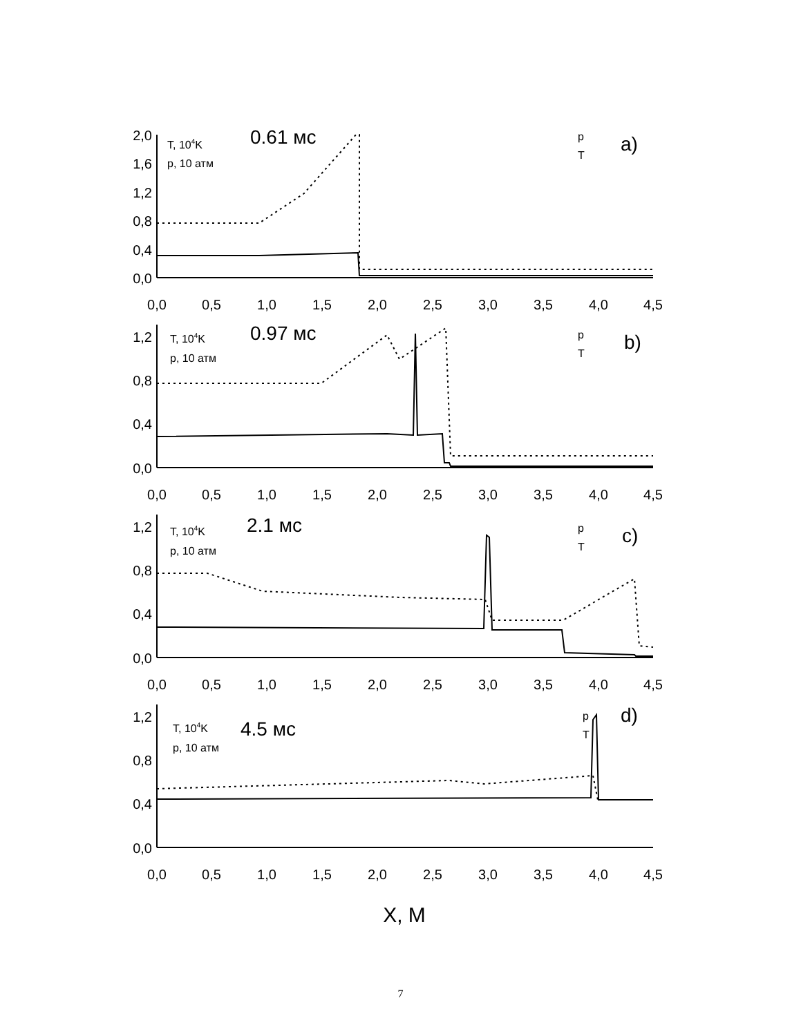2,0
1,6
1,2
0,8
0,4
0,0
1,2
0,8
0,4
0,0
1,2
0,8
0,4
0,0
1,2
0,8
0,4
0,0
0,0
0,5
1,0
1,5
2,0
2,5
3,0
3,5
4,0
4,5
0,0
0,5
1,0
1,5
2,0
2,5
3,0
3,5
4,0
4,5
0,0
0,5
1,0
1,5
2,0
2,5
3,0
3,5
4,0
4,5
0,0
0,5
1,0
1,5
2,0
2,5
3,0
3,5
4,0
4,5
X, M
T, 104K
p, 10 атм
T, 104K
p, 10 атм
T, 104K
p, 10 атм
T, 104K
p, 10 атм
p
T
p
T
p
T
p
T
0.61 мс
0.97 мс
2.1 мс
4.5 мс
a)
b)
c)
d)
7